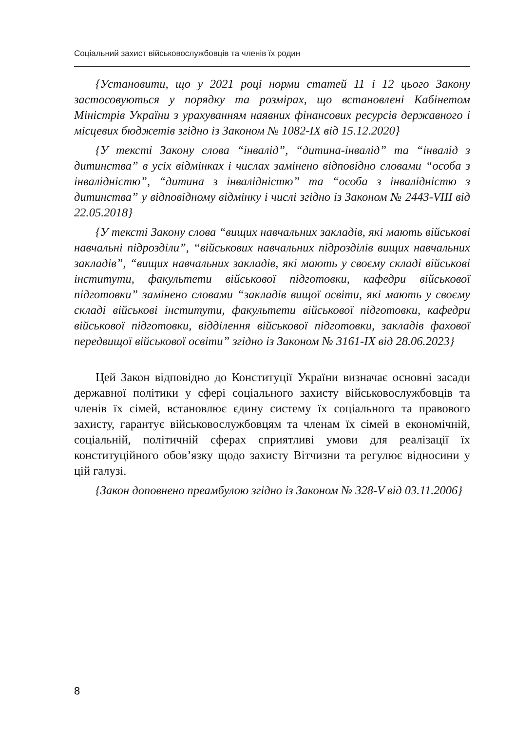Соціальний захист військовослужбовців та членів їх родин
{Установити, що у 2021 році норми статей 11 і 12 цього Закону застосовуються у порядку та розмірах, що встановлені Кабінетом Міністрів України з урахуванням наявних фінансових ресурсів державного і місцевих бюджетів згідно із Законом № 1082-IX від 15.12.2020}
{У тексті Закону слова “інвалід”, “дитина-інвалід” та “інвалід з дитинства” в усіх відмінках і числах замінено відповідно словами “особа з інвалідністю”, “дитина з інвалідністю” та “особа з інвалідністю з дитинства” у відповідному відмінку і числі згідно із Законом № 2443-VIII від 22.05.2018}
{У тексті Закону слова “вищих навчальних закладів, які мають військові навчальні підрозділи”, “військових навчальних підрозділів вищих навчальних закладів”, “вищих навчальних закладів, які мають у своєму складі військові інститути, факультети військової підготовки, кафедри військової підготовки” замінено словами “закладів вищої освіти, які мають у своєму складі військові інститути, факультети військової підготовки, кафедри військової підготовки, відділення військової підготовки, закладів фахової передвищої військової освіти” згідно із Законом № 3161-IX від 28.06.2023}
Цей Закон відповідно до Конституції України визначає основні засади державної політики у сфері соціального захисту військовослужбовців та членів їх сімей, встановлює єдину систему їх соціального та правового захисту, гарантує військовослужбовцям та членам їх сімей в економічній, соціальній, політичній сферах сприятливі умови для реалізації їх конституційного обов’язку щодо захисту Вітчизни та регулює відносини у цій галузі.
{Закон доповнено преамбулою згідно із Законом № 328-V від 03.11.2006}
8